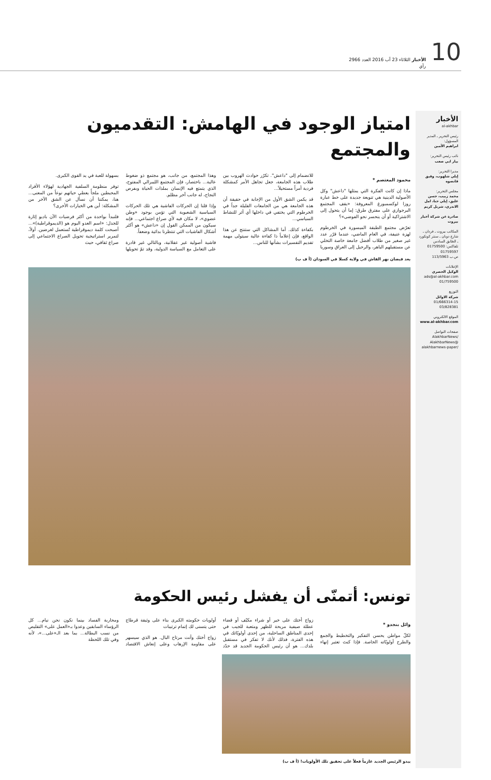10
الأخبار الثلاثاء 23 آب 2016 العدد 2966
رأي
الأخبار
al-akhbar
رئيس التحرير ـ المدير المسؤول:
ابراهيم الأمين
نائب رئيس التحرير:
بيار ابي صعب
مديرا التحرير:
إيلي شلهوب، وفيق قانصوه
مجلس التحرير:
محمد زبيب، حسن عليق، إيلي حنا، امل الاندري، شربل كريم
صادرة عن شركة أخبار بيروت
المكاتب بيروت ـ فردان ـ شارع دونان ـ سنتر كونكورد ـ الطابق السادس
تلفاكس: 01759500 01759597
ص.ب 113/5963
الإعلانات
الوكيل الحصري
ads@al-akhbar.com 01/759500
التوزيع
شركة الاوائل
01/666314-15 03/828381
الموقع الالكتروني
www.al-akhbar.com
صفحات التواصل
/AlakhbarNews
@AlakhbarNews
/alakhbarnews-paper
امتياز الوجود في الهامش: التقدميون والمجتمع
محمود المعتصم *
ماذا إن كانت الفكرة التي يمثلها "داعش" وكل الأصولية الدينية هي تنويعة جديدة على خط عبارة روزا لوكسمبورغ المعروفة: «يقف المجتمع البرجوازي على مفترق طرق: إما أن يتحول إلى الاشتراكية أو أن ينحسر نحو الفوضى»؟
تعرّض مجتمع الطبقة الميسورة في الخرطوم لهزة عنيفة، في العام الماضي، عندما قرّر عدد غير صغير من طلاب أفضل جامعة خاصة التخلي عن مستقبلهم الباهر، والرحيل إلى العراق وسوريا للانضمام إلى "داعش". تكرّر حوادث الهروب بين طلاب هذه الجامعة، جعل تجاهل الأمر كمشكلة فردية أمراً مستحيلاً...
قد يكمن الشق الأول من الإجابة في حقيقة أن هذه الجامعة هي من الجامعات القليلة جداً في الخرطوم التي يختفي في داخلها أي أثر للنشاط السياسي...
بكفاءة كذلك. أما المشاكل التي ستنتج عن هذا الواقع، فإن إعلاماً ذا كفاءة عالية سيتولى مهمة تقديم التفسيرات بشأنها للناس...
وهذا المجتمع، من جانب، هو مجتمع ذو ضغوط عالية... باختصار، فإن المجتمع الليبرالي المفتوح، الذي يتمتع فيه الإنسان بملذات الحياة وبفرص النجاح، له جانب آخر مظلم.
وإذا قلنا إن الحركات الفاشية هي تلك الحركات السياسية الشعبوية التي تؤمن بوجود «وطن عضوي»، لا مكان فيه لأي صراع اجتماعي... فإنه سيكون من الممكن القول إن «داعش» هو أكثر أشكال الفاشيات التي تنتظرنا بدائية وضعفاً.
فاشية أصولية غير عقلانية، وبالتالي غير قادرة على التعامل مع السياسة الدولية، وقد تمّ تحويلها بسهولة للعبة في يد القوى الكبرى.
توفر منظومة السلفية الجهادية لهؤلاء الأفراد المحبطين ملجأً يعطي حياتهم نوعاً من المعنى... هنا، يمكننا أن نسأل عن الشق الآخر من المشكلة: أين هي الخيارات الأخرى؟
فلنبدأ بواحدة من أكثر فرضيات الآن باديو إثارة للجدل: «اسم العدو اليوم هو (الديموقراطية)»... أصبحت كلمة ديموقراطية تُستعمل لغرضين. أولاً، لتمرير استراتيجية تحويل الصراع الاجتماعي إلى صراع ثقافي، حيث
بعد فيضان نهر القاش في ولاية كسلا في السودان (أ ف ب)
تونس: أتمنّى أن يفشل رئيس الحكومة
وائل بنجدو *
لكلّ مواطن يحسن التفكير والتخطيط والجمع والطرح أولويّاته الخاصة. فإذا كنتَ تعتبر إنهاء زواج أختك على خير أو شراء مكيّف أو قضاء عطلة صيفية مريحة للظهر ومتعبة للجيب في إحدى المناطق الساحلية، من إحدى أولويّاتك في هذه الفترة، فذلك لأنك لا تفكر في مستقبل بلدك... هو أن رئيس الحكومة الجديد قد حدّد أولويات حكومته الكبرى بناء على وثيقة قرطاج حتى يتسنى لك إتمام ترتيبات
زواج أختك وأنت مرتاح البال. هو الذي سيسهر على مقاومة الإرهاب وعلى إنعاش الاقتصاد ومحاربة الفساد بينما نكون نحن نيام... كل الرؤساء السابقين وعدوا بـ«العمل على» التقليص من نسب البطالة... بما بعد الـ«على...»، لأنه وفي تلك اللحظة
يبدو الرئيس الجديد عازماً فعلاً على تحقيق تلك الأولويات! (أ ف ب)